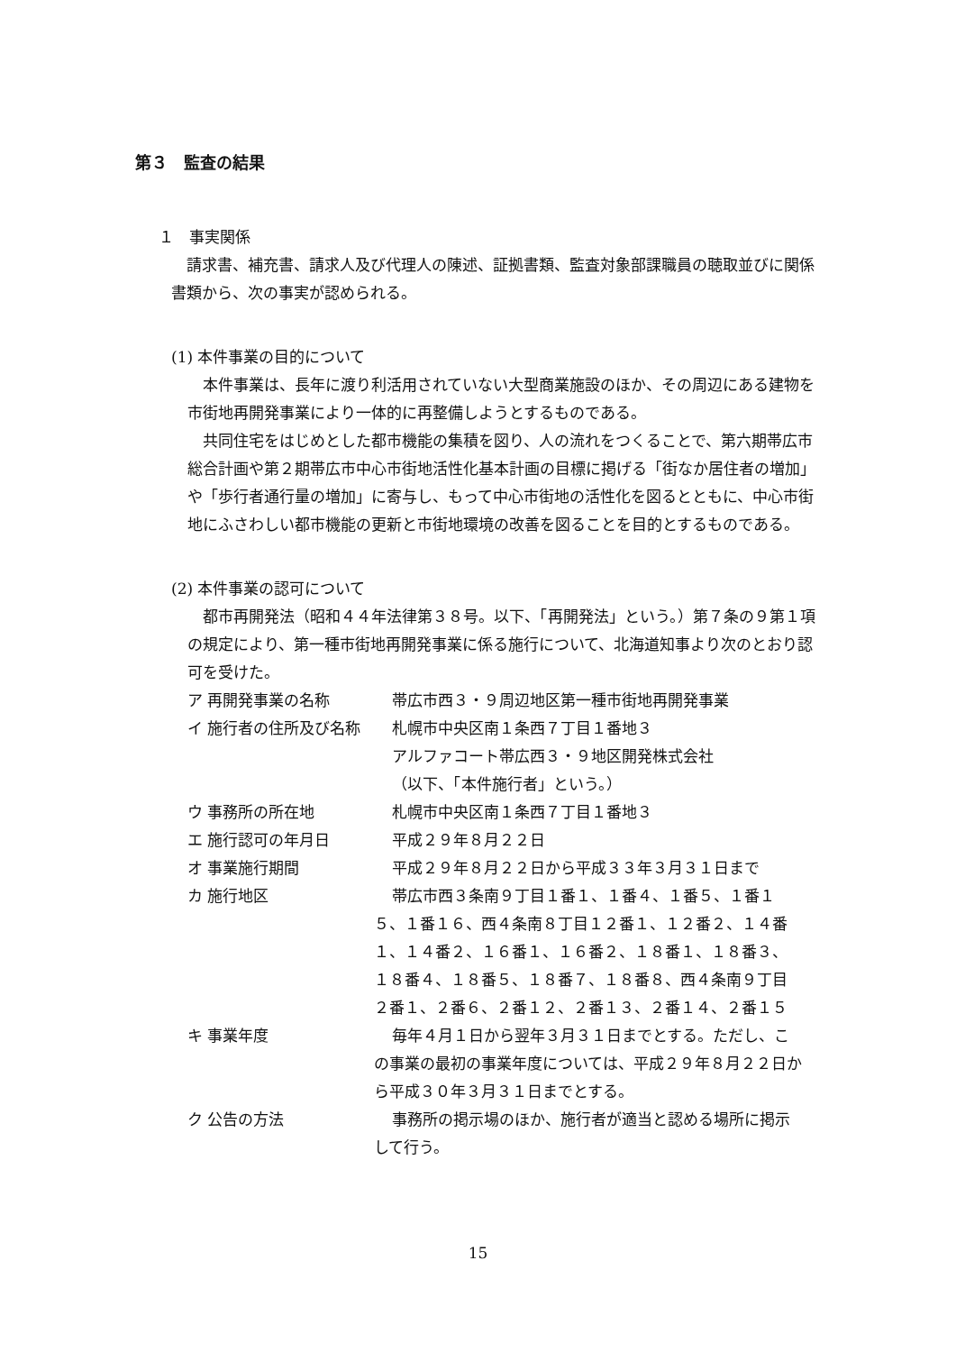第３　監査の結果
１　事実関係
請求書、補充書、請求人及び代理人の陳述、証拠書類、監査対象部課職員の聴取並びに関係書類から、次の事実が認められる。
(1) 本件事業の目的について
本件事業は、長年に渡り利活用されていない大型商業施設のほか、その周辺にある建物を市街地再開発事業により一体的に再整備しようとするものである。
共同住宅をはじめとした都市機能の集積を図り、人の流れをつくることで、第六期帯広市総合計画や第２期帯広市中心市街地活性化基本計画の目標に掲げる「街なか居住者の増加」や「歩行者通行量の増加」に寄与し、もって中心市街地の活性化を図るとともに、中心市街地にふさわしい都市機能の更新と市街地環境の改善を図ることを目的とするものである。
(2) 本件事業の認可について
都市再開発法（昭和４４年法律第３８号。以下、「再開発法」という。）第７条の９第１項の規定により、第一種市街地再開発事業に係る施行について、北海道知事より次のとおり認可を受けた。
ア 再開発事業の名称 帯広市西３・９周辺地区第一種市街地再開発事業
イ 施行者の住所及び名称 札幌市中央区南１条西７丁目１番地３
アルファコート帯広西３・９地区開発株式会社
（以下、「本件施行者」という。）
ウ 事務所の所在地 札幌市中央区南１条西７丁目１番地３
エ 施行認可の年月日 平成２９年８月２２日
オ 事業施行期間 平成２９年８月２２日から平成３３年３月３１日まで
カ 施行地区 帯広市西３条南９丁目１番１、１番４、１番５、１番１５、１番１６、西４条南８丁目１２番１、１２番２、１４番１、１４番２、１６番１、１６番２、１８番１、１８番３、１８番４、１８番５、１８番７、１８番８、西４条南９丁目２番１、２番６、２番１２、２番１３、２番１４、２番１５
キ 事業年度 毎年４月１日から翌年３月３１日までとする。ただし、この事業の最初の事業年度については、平成２９年８月２２日から平成３０年３月３１日までとする。
ク 公告の方法 事務所の掲示場のほか、施行者が適当と認める場所に掲示して行う。
15